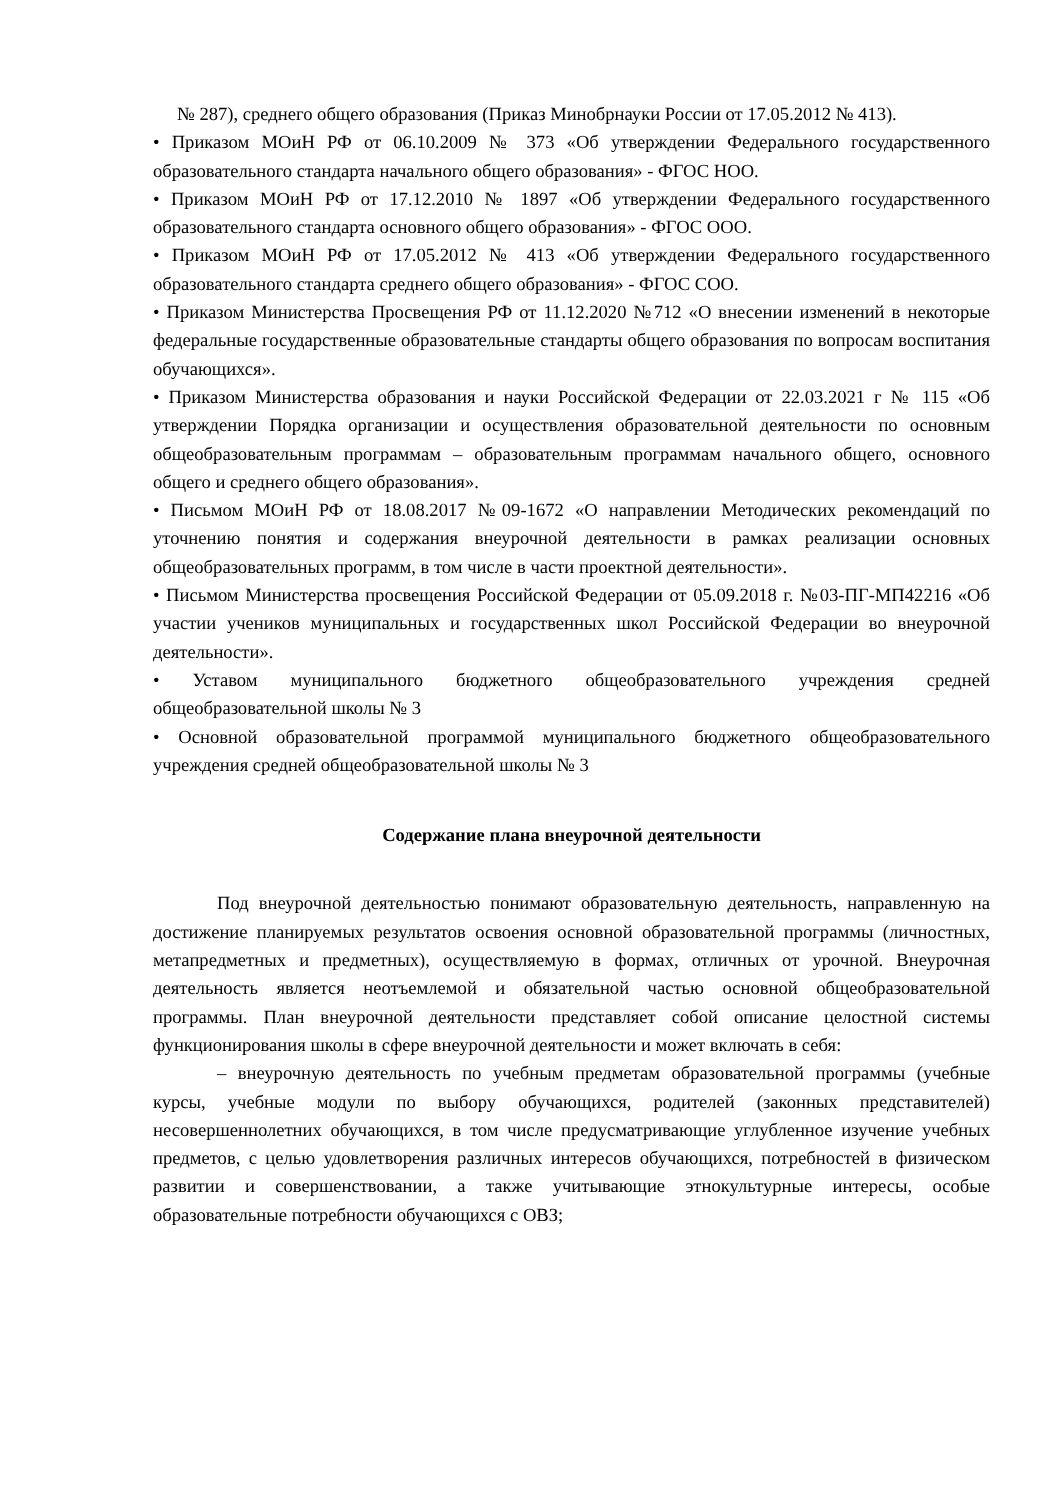№ 287), среднего общего образования (Приказ Минобрнауки России от 17.05.2012 № 413).
• Приказом МОиН РФ от 06.10.2009 № 373 «Об утверждении Федерального государственного образовательного стандарта начального общего образования» - ФГОС НОО.
• Приказом МОиН РФ от 17.12.2010 № 1897 «Об утверждении Федерального государственного образовательного стандарта основного общего образования» - ФГОС ООО.
• Приказом МОиН РФ от 17.05.2012 № 413 «Об утверждении Федерального государственного образовательного стандарта среднего общего образования» - ФГОС СОО.
• Приказом Министерства Просвещения РФ от 11.12.2020 №712 «О внесении изменений в некоторые федеральные государственные образовательные стандарты общего образования по вопросам воспитания обучающихся».
• Приказом Министерства образования и науки Российской Федерации от 22.03.2021 г № 115 «Об утверждении Порядка организации и осуществления образовательной деятельности по основным общеобразовательным программам – образовательным программам начального общего, основного общего и среднего общего образования».
• Письмом МОиН РФ от 18.08.2017 №09-1672 «О направлении Методических рекомендаций по уточнению понятия и содержания внеурочной деятельности в рамках реализации основных общеобразовательных программ, в том числе в части проектной деятельности».
• Письмом Министерства просвещения Российской Федерации от 05.09.2018 г. №03-ПГ-МП42216 «Об участии учеников муниципальных и государственных школ Российской Федерации во внеурочной деятельности».
• Уставом муниципального бюджетного общеобразовательного учреждения средней общеобразовательной школы № 3
• Основной образовательной программой муниципального бюджетного общеобразовательного учреждения средней общеобразовательной школы № 3
Содержание плана внеурочной деятельности
Под внеурочной деятельностью понимают образовательную деятельность, направленную на достижение планируемых результатов освоения основной образовательной программы (личностных, метапредметных и предметных), осуществляемую в формах, отличных от урочной. Внеурочная деятельность является неотъемлемой и обязательной частью основной общеобразовательной программы. План внеурочной деятельности представляет собой описание целостной системы функционирования школы в сфере внеурочной деятельности и может включать в себя:
– внеурочную деятельность по учебным предметам образовательной программы (учебные курсы, учебные модули по выбору обучающихся, родителей (законных представителей) несовершеннолетних обучающихся, в том числе предусматривающие углубленное изучение учебных предметов, с целью удовлетворения различных интересов обучающихся, потребностей в физическом развитии и совершенствовании, а также учитывающие этнокультурные интересы, особые образовательные потребности обучающихся с ОВЗ;